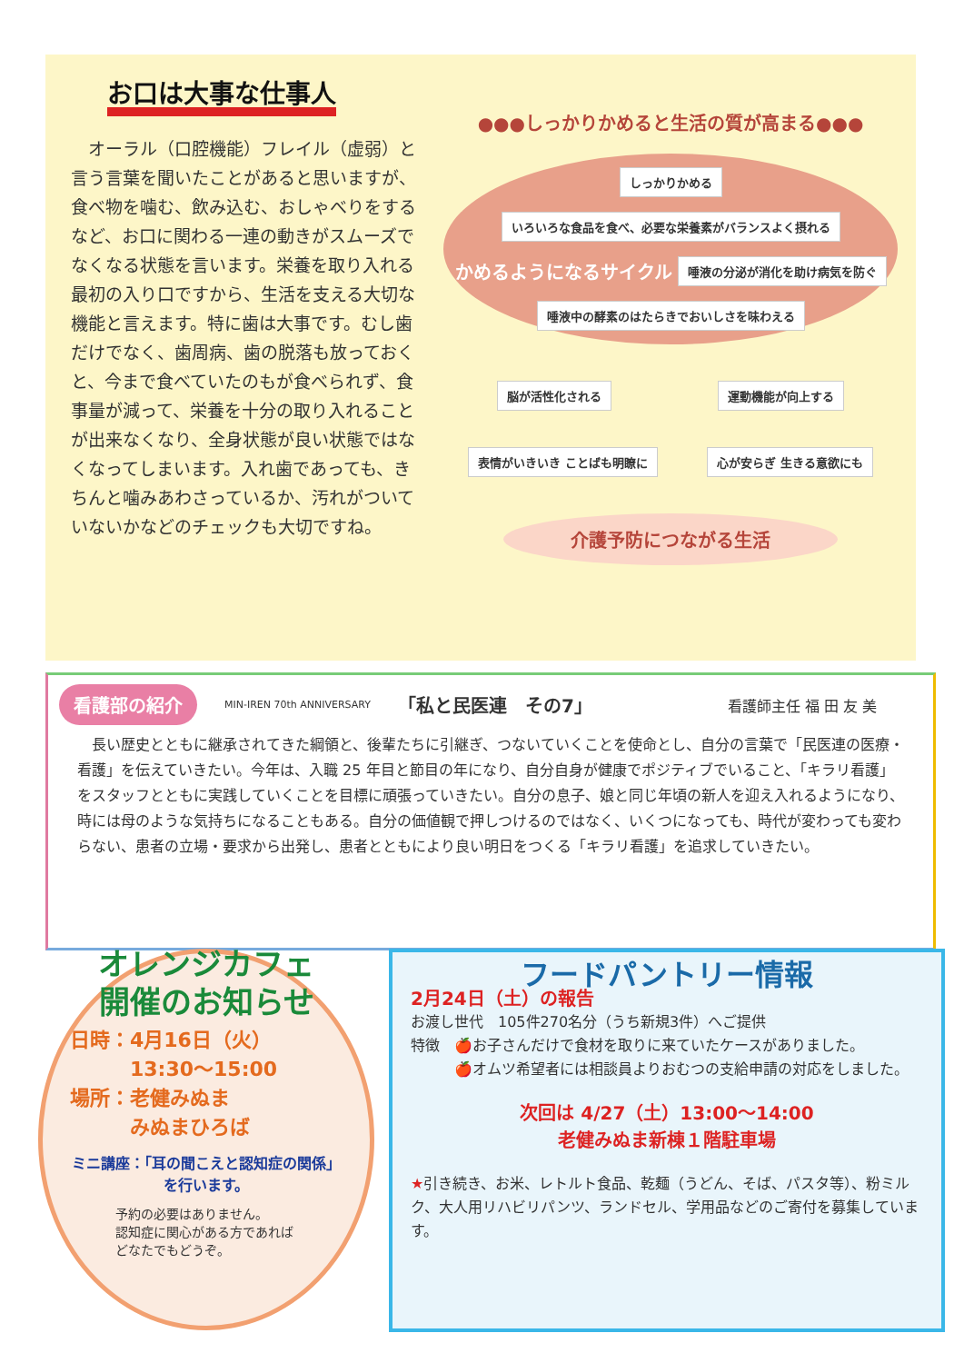お口は大事な仕事人
　オーラル（口腔機能）フレイル（虚弱）と言う言葉を聞いたことがあると思いますが、食べ物を噛む、飲み込む、おしゃべりをするなど、お口に関わる一連の動きがスムーズでなくなる状態を言います。栄養を取り入れる最初の入り口ですから、生活を支える大切な機能と言えます。特に歯は大事です。むし歯だけでなく、歯周病、歯の脱落も放っておくと、今まで食べていたのもが食べられず、食事量が減って、栄養を十分の取り入れることが出来なくなり、全身状態が良い状態ではなくなってしまいます。入れ歯であっても、きちんと噛みあわさっているか、汚れがついていないかなどのチェックも大切ですね。
●●●しっかりかめると生活の質が高まる●●●
しっかりかめる いろいろな食品を食べ、必要な栄養素がバランスよく摂れる かめるようになるサイクル 唾液の分泌が消化を助け病気を防ぐ 唾液中の酵素のはたらきでおいしさを味わえる
脳が活性化される 運動機能が向上する
表情がいきいき ことばも明瞭に 心が安らぎ 生きる意欲にも
介護予防につながる生活
看護部の紹介 MIN-IREN 70th ANNIVERSARY 「私と民医連　その7」 看護師主任 福 田 友 美
　長い歴史とともに継承されてきた綱領と、後輩たちに引継ぎ、つないていくことを使命とし、自分の言葉で「民医連の医療・看護」を伝えていきたい。今年は、入職 25 年目と節目の年になり、自分自身が健康でポジティブでいること、「キラリ看護」をスタッフとともに実践していくことを目標に頑張っていきたい。自分の息子、娘と同じ年頃の新人を迎え入れるようになり、時には母のような気持ちになることもある。自分の価値観で押しつけるのではなく、いくつになっても、時代が変わっても変わらない、患者の立場・要求から出発し、患者とともにより良い明日をつくる「キラリ看護」を追求していきたい。
オレンジカフェ
開催のお知らせ
日時：4月16日（火）
　　　13:30～15:00
場所：老健みぬま
　　　みぬまひろば
ミニ講座：「耳の聞こえと認知症の関係」を行います。
予約の必要はありません。
認知症に関心がある方であれば
どなたでもどうぞ。
フードパントリー情報
2月24日（土）の報告
お渡し世代　105件270名分（うち新規3件）へご提供
特徴　🍎お子さんだけで食材を取りに来ていたケースがありました。
　　　🍎オムツ希望者には相談員よりおむつの支給申請の対応をしました。
次回は 4/27（土）13:00～14:00
老健みぬま新棟１階駐車場
★引き続き、お米、レトルト食品、乾麺（うどん、そば、パスタ等）、粉ミルク、大人用リハビリパンツ、ランドセル、学用品などのご寄付を募集しています。